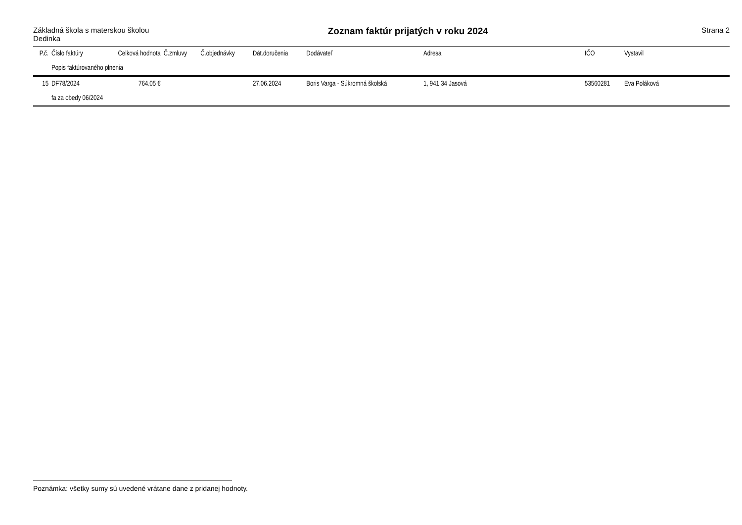Základná škola s materskou školou
Dedinka
Zoznam faktúr prijatých v roku 2024
Strana 2
| P.č. | Číslo faktúry | Celková hodnota | Č.zmluvy | Č.objednávky | Dát.doručenia | Dodávateľ | Adresa | IČO | Vystavil |
| --- | --- | --- | --- | --- | --- | --- | --- | --- | --- |
| | Popis faktúrovaného plnenia | | | | | | | | |
| 15 | DF78/2024 | 764.05 € | | | 27.06.2024 | Boris Varga - Súkromná školská | 1, 941 34 Jasová | 53560281 | Eva Poláková |
| | fa za obedy 06/2024 | | | | | | | | |
Poznámka: všetky sumy sú uvedené vrátane dane z pridanej hodnoty.